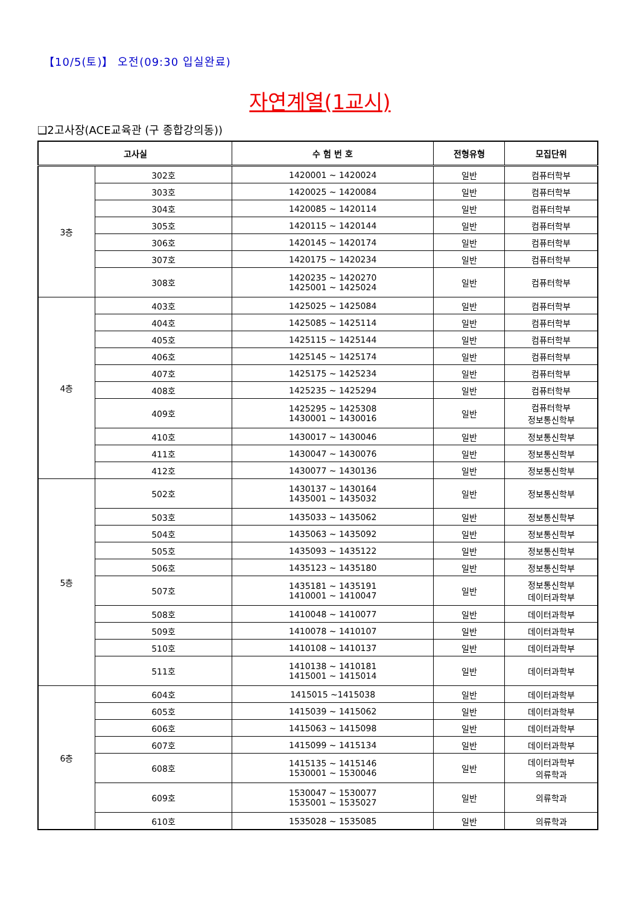【10/5(토)】 오전(09:30 입실완료)
자연계열(1교시)
❑2고사장(ACE교육관 (구 종합강의동))
| 고사실 | | 수 험 번 호 | 전형유형 | 모집단위 |
| --- | --- | --- | --- | --- |
| 3층 | 302호 | 1420001 ~ 1420024 | 일반 | 컴퓨터학부 |
| | 303호 | 1420025 ~ 1420084 | 일반 | 컴퓨터학부 |
| | 304호 | 1420085 ~ 1420114 | 일반 | 컴퓨터학부 |
| | 305호 | 1420115 ~ 1420144 | 일반 | 컴퓨터학부 |
| | 306호 | 1420145 ~ 1420174 | 일반 | 컴퓨터학부 |
| | 307호 | 1420175 ~ 1420234 | 일반 | 컴퓨터학부 |
| | 308호 | 1420235 ~ 1420270 1425001 ~ 1425024 | 일반 | 컴퓨터학부 |
| 4층 | 403호 | 1425025 ~ 1425084 | 일반 | 컴퓨터학부 |
| | 404호 | 1425085 ~ 1425114 | 일반 | 컴퓨터학부 |
| | 405호 | 1425115 ~ 1425144 | 일반 | 컴퓨터학부 |
| | 406호 | 1425145 ~ 1425174 | 일반 | 컴퓨터학부 |
| | 407호 | 1425175 ~ 1425234 | 일반 | 컴퓨터학부 |
| | 408호 | 1425235 ~ 1425294 | 일반 | 컴퓨터학부 |
| | 409호 | 1425295 ~ 1425308 1430001 ~ 1430016 | 일반 | 컴퓨터학부 정보통신학부 |
| | 410호 | 1430017 ~ 1430046 | 일반 | 정보통신학부 |
| | 411호 | 1430047 ~ 1430076 | 일반 | 정보통신학부 |
| | 412호 | 1430077 ~ 1430136 | 일반 | 정보통신학부 |
| 5층 | 502호 | 1430137 ~ 1430164 1435001 ~ 1435032 | 일반 | 정보통신학부 |
| | 503호 | 1435033 ~ 1435062 | 일반 | 정보통신학부 |
| | 504호 | 1435063 ~ 1435092 | 일반 | 정보통신학부 |
| | 505호 | 1435093 ~ 1435122 | 일반 | 정보통신학부 |
| | 506호 | 1435123 ~ 1435180 | 일반 | 정보통신학부 |
| | 507호 | 1435181 ~ 1435191 1410001 ~ 1410047 | 일반 | 정보통신학부 데이터과학부 |
| | 508호 | 1410048 ~ 1410077 | 일반 | 데이터과학부 |
| | 509호 | 1410078 ~ 1410107 | 일반 | 데이터과학부 |
| | 510호 | 1410108 ~ 1410137 | 일반 | 데이터과학부 |
| | 511호 | 1410138 ~ 1410181 1415001 ~ 1415014 | 일반 | 데이터과학부 |
| 6층 | 604호 | 1415015 ~1415038 | 일반 | 데이터과학부 |
| | 605호 | 1415039 ~ 1415062 | 일반 | 데이터과학부 |
| | 606호 | 1415063 ~ 1415098 | 일반 | 데이터과학부 |
| | 607호 | 1415099 ~ 1415134 | 일반 | 데이터과학부 |
| | 608호 | 1415135 ~ 1415146 1530001 ~ 1530046 | 일반 | 데이터과학부 의류학과 |
| | 609호 | 1530047 ~ 1530077 1535001 ~ 1535027 | 일반 | 의류학과 |
| | 610호 | 1535028 ~ 1535085 | 일반 | 의류학과 |